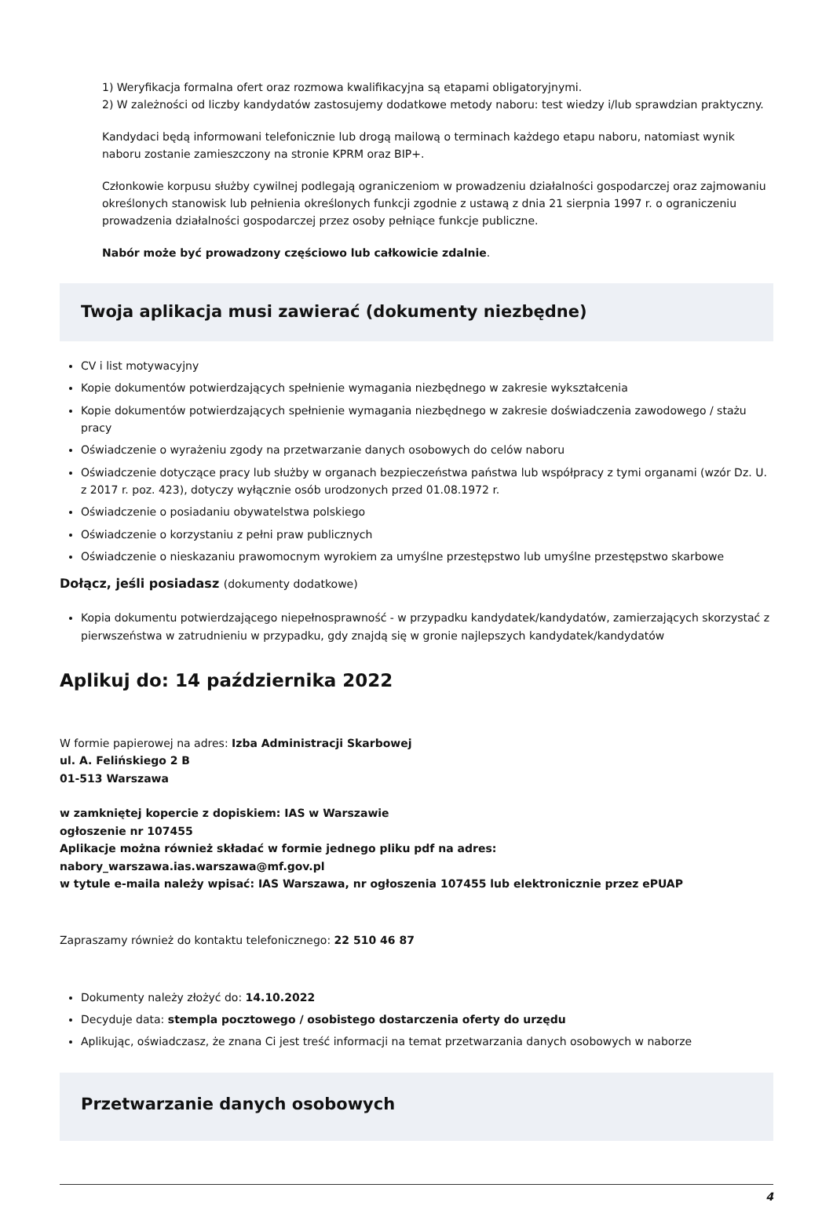1) Weryfikacja formalna ofert oraz rozmowa kwalifikacyjna są etapami obligatoryjnymi.
2) W zależności od liczby kandydatów zastosujemy dodatkowe metody naboru: test wiedzy i/lub sprawdzian praktyczny.
Kandydaci będą informowani telefonicznie lub drogą mailową o terminach każdego etapu naboru, natomiast wynik naboru zostanie zamieszczony na stronie KPRM oraz BIP+.
Członkowie korpusu służby cywilnej podlegają ograniczeniom w prowadzeniu działalności gospodarczej oraz zajmowaniu określonych stanowisk lub pełnienia określonych funkcji zgodnie z ustawą z dnia 21 sierpnia 1997 r. o ograniczeniu prowadzenia działalności gospodarczej przez osoby pełniące funkcje publiczne.
Nabór może być prowadzony częściowo lub całkowicie zdalnie.
Twoja aplikacja musi zawierać (dokumenty niezbędne)
CV i list motywacyjny
Kopie dokumentów potwierdzających spełnienie wymagania niezbędnego w zakresie wykształcenia
Kopie dokumentów potwierdzających spełnienie wymagania niezbędnego w zakresie doświadczenia zawodowego / stażu pracy
Oświadczenie o wyrażeniu zgody na przetwarzanie danych osobowych do celów naboru
Oświadczenie dotyczące pracy lub służby w organach bezpieczeństwa państwa lub współpracy z tymi organami (wzór Dz. U. z 2017 r. poz. 423), dotyczy wyłącznie osób urodzonych przed 01.08.1972 r.
Oświadczenie o posiadaniu obywatelstwa polskiego
Oświadczenie o korzystaniu z pełni praw publicznych
Oświadczenie o nieskazaniu prawomocnym wyrokiem za umyślne przestępstwo lub umyślne przestępstwo skarbowe
Dołącz, jeśli posiadasz (dokumenty dodatkowe)
Kopia dokumentu potwierdzającego niepełnosprawność - w przypadku kandydatek/kandydatów, zamierzających skorzystać z pierwszeństwa w zatrudnieniu w przypadku, gdy znajdą się w gronie najlepszych kandydatek/kandydatów
Aplikuj do: 14 października 2022
W formie papierowej na adres: Izba Administracji Skarbowej
ul. A. Felińskiego 2 B
01-513 Warszawa
w zamkniętej kopercie z dopiskiem: IAS w Warszawie
ogłoszenie nr 107455
Aplikacje można również składać w formie jednego pliku pdf na adres:
nabory_warszawa.ias.warszawa@mf.gov.pl
w tytule e-maila należy wpisać: IAS Warszawa, nr ogłoszenia 107455 lub elektronicznie przez ePUAP
Zapraszamy również do kontaktu telefonicznego: 22 510 46 87
Dokumenty należy złożyć do: 14.10.2022
Decyduje data: stempla pocztowego / osobistego dostarczenia oferty do urzędu
Aplikując, oświadczasz, że znana Ci jest treść informacji na temat przetwarzania danych osobowych w naborze
Przetwarzanie danych osobowych
4